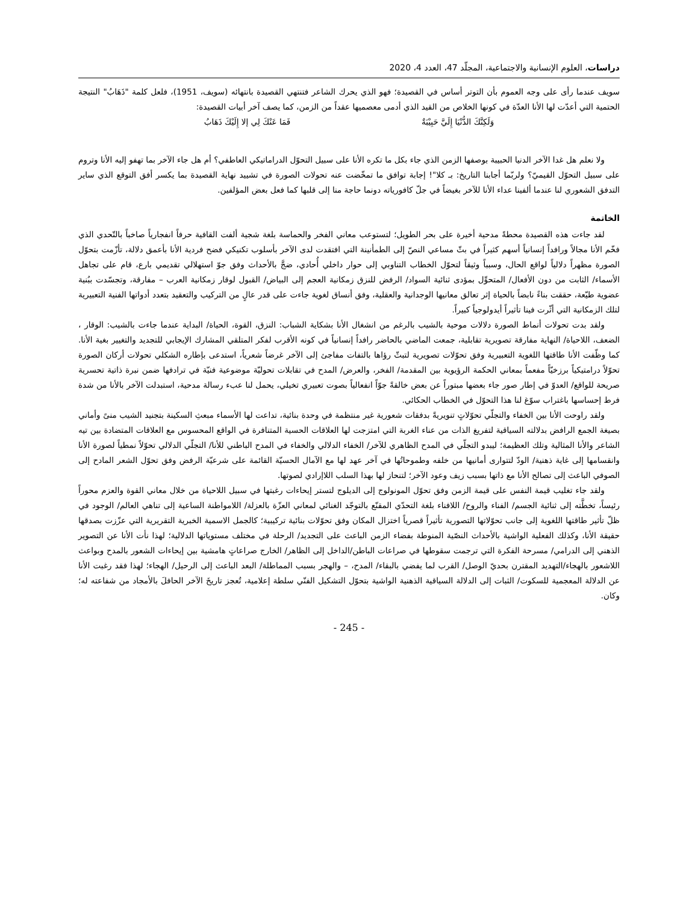دراسات، العلوم الإنسانية والاجتماعية، المجلّد 47، العدد 4، 2020
سويف عندما رأى على وجه العموم بأن التوتر أساس في القصيدة؛ فهو الذي يحرك الشاعر فتنتهي القصيدة بانتهائه (سويف، 1951)، فلعل كلمة "ذَهَابُ" النتيجة الحتمية التي أعدّت لها الأنا العدّة في كونها الخلاص من القيد الذي أدمى معصميها عقداً من الزمن، كما يصف آخر أبيات القصيدة:
وَلَكِنَّكَ الدُّنْيَا إِلَيَّ حَبِيْبَةٌ فَمَا عَنْكَ لِي إلا إِلَيْكَ ذَهَابُ
ولا نعلم هل غدا الآخر الدنيا الحبيبة بوصفها الزمن الذي جاء بكل ما تكره الأنا على سبيل التحوّل الدراماتيكي العاطفي؟ أم هل جاء الآخر بما تهفو إليه الأنا وتروم على سبيل التحوّل القيميّ؟ ولربّما أجابنا التاريخ: بـ كلا"! إجابة توافق ما تمخّضت عنه تحولات الصورة في تشييد نهاية القصيدة بما يكسر أفق التوقع الذي ساير التدفق الشعوري لنا عندما ألفينا عداء الأنا للآخر بغيضاً في جلّ كافورياته دونما حاجة منا إلى قلبها كما فعل بعض المؤلفين.
الخاتمة
لقد جاءت هذه القصيدة محطةً مدحية أخيرة على بحر الطويل؛ لتستوعب معاني الفخر والحماسة بلغة شجية ألفت القافية حرفاً انفجارياً صاخباً بالتّحدي الذي فخّم الأنا مجالاً ورافداً إنسانياً أسهم كثيراً في بثّ مساعي النصّ إلى الطمأنينة التي افتقدت لدى الآخر بأسلوب تكنيكي فضح فردية الأنا بأعمق دلالة، تأزّمت بتحوّل الصورة مظهراً دلالياً لواقع الحال، وسبباً وثيقاً لتحوّل الخطاب التناوبي إلى حوار داخلي أُحادي، ضجَّ بالأحداث وفق جوّ استهلالي تقديمي بارع، قام على تجاهل الأسماء/ الثابت من دون الأفعال/ المتحوِّل بمؤدى ثنائية السواد/ الرفض للنزق زمكانية العجم إلى البياض/ القبول لوقار زمكانية العرب – مفارقة، وتجسّدت ببُنية عضوية طيّعة، حققت بناءً نابضاً بالحياة إثر تعالق معانيها الوجدانية والعقلية، وفق أنساق لغوية جاءت على قدر عالٍ من التركيب والتعقيد بتعدد أدواتها الفنية التعبيرية لتلك الزمكانية التي أثّرت فينا تأثيراً أيدولوجياً كبيراً.
ولقد بدت تحولات أنماط الصورة دلالات موحية بالشيب بالرغم من انشغال الأنا بشكاية الشباب: النزق، القوة، الحياة/ البداية عندما جاءت بالشيب: الوقار ، الضعف، اللاحياة/ النهاية مفارقة تصويرية تقابلية، جمعت الماضي بالحاضر رافداً إنسانياً في كونه الأقرب لفكر المتلقي المشارك الإيجابي للتجديد والتغيير بغية الأنا. كما وظّفت الأنا طاقتها اللغوية التعبيرية وفق تحوّلات تصويرية لتبثّ رؤاها بالتفات مفاجئ إلى الآخر غرضاً شعرياً، استدعى بإطاره الشكلي تحولات أركان الصورة تحوّلاً درامتيكياً برزخيّاً مفعماً بمعاني الحكمة الرؤيوية بين المقدمة/ الفخر، والعرض/ المدح في تقابلات تحوليّة موضوعية فنيّة في ترادفها ضمن نبرة ذاتية تحسرية صريحة للواقع/ العدوّ في إطار صور جاء بعضها مبتوراً عن بعض خالقةً جوّاً انفعالياً بصوت تعبيري تخيلي، يحمل لنا عبء رسالة مدحية، استبدلت الآخر بالأنا من شدة فرط إحساسها باغتراب سوّغ لنا هذا التحوّل في الخطاب الحكائي.
ولقد راوحت الأنا بين الخفاء والتجلّي تحوّلاتٍ تنويريةً بدفقات شعورية غير منتظمة في وحدة بنائية، تداعت لها الأسماء مبعثِ السكينة بتجنيد الشيب منىً وأماني بصيغة الجمع الرافض بدلالته السياقية لتفريغ الذات من عناء الغربة التي امتزجت لها العلاقات الحسية المتنافرة في الواقع المحسوس مع العلاقات المتضادة بين تيه الشاعر والأنا المثالية وتلك العظيمة؛ ليبدو التجلّي في المدح الظاهري للآخر/ الخفاء الدلالي والخفاء في المدح الباطني للأنا/ التجلّي الدلالي تحوّلاً نمطياً لصورة الأنا وانقسامها إلى غاية ذهنية/ الودّ لتتوارى أمانيها من خلفه وطموحاتُها في آخر عهد لها مع الآمال الحسيّة القائمة على شرعيّة الرفض وفق تحوّل الشعر المادح إلى الصوفي الباعث إلى تصالح الأنا مع ذاتها بسبب زيف وعود الآخر؛ لتنحاز لها بهذا السلب اللاإرادي لصوتها.
ولقد جاء تغليب قيمة النفس على قيمة الزمن وفق تحوّل المونولوج إلى الديلوج لتستر إيحاءات رغبتها في سبيل اللاحياة من خلال معاني القوة والعزم محوراً رئيساً، تخطَّته إلى ثنائية الجسم/ الفناء والروح/ اللافناء بلغة التحدّي المقنّع بالتوجّد الغنائي لمعاني العزّة بالعزلة/ اللامواطنة الساعية إلى تناهي العالم/ الوجود في ظلّ تأثير طاقتها اللغوية إلى جانب تحوّلاتها التصورية تأثيراً قصرياً اختزال المكان وفق تحوّلات بنائية تركيبية؛ كالجمل الاسمية الخبرية التقريرية التي عزّزت بصدقها حقيقة الأنا، وكذلك الفعلية الواشية بالأحداث النصّية المنوطة بفضاء الزمن الباعث على التجديد/ الرحلة في مختلف مستوياتها الدلالية؛ لهذا نأت الأنا عن التصوير الذهني إلى الدرامي/ مسرحة الفكرة التي ترجمت سقوطها في صراعات الباطن/الداخل إلى الظاهر/ الخارج صراعاتٍ هامشية بين إيحاءات الشعور بالمدح وبواعث اللاشعور بالهجاء/التهديد المقترن بحديّ الوصل/ القرب لما يفضي بالبقاء/ المدح، – والهجر بسبب المماطلة/ البعد الباعث إلى الرحيل/ الهجاء؛ لهذا فقد رغبت الأنا عن الدلالة المعجمية للسكوت/ الثبات إلى الدلالة السياقية الذهنية الواشية بتحوّل التشكيل الفنّي سلطة إعلامية، تُعجز تاريخَ الآخر الحافلَ بالأمجاد من شفاعته له؛ وكان.
- 245 -